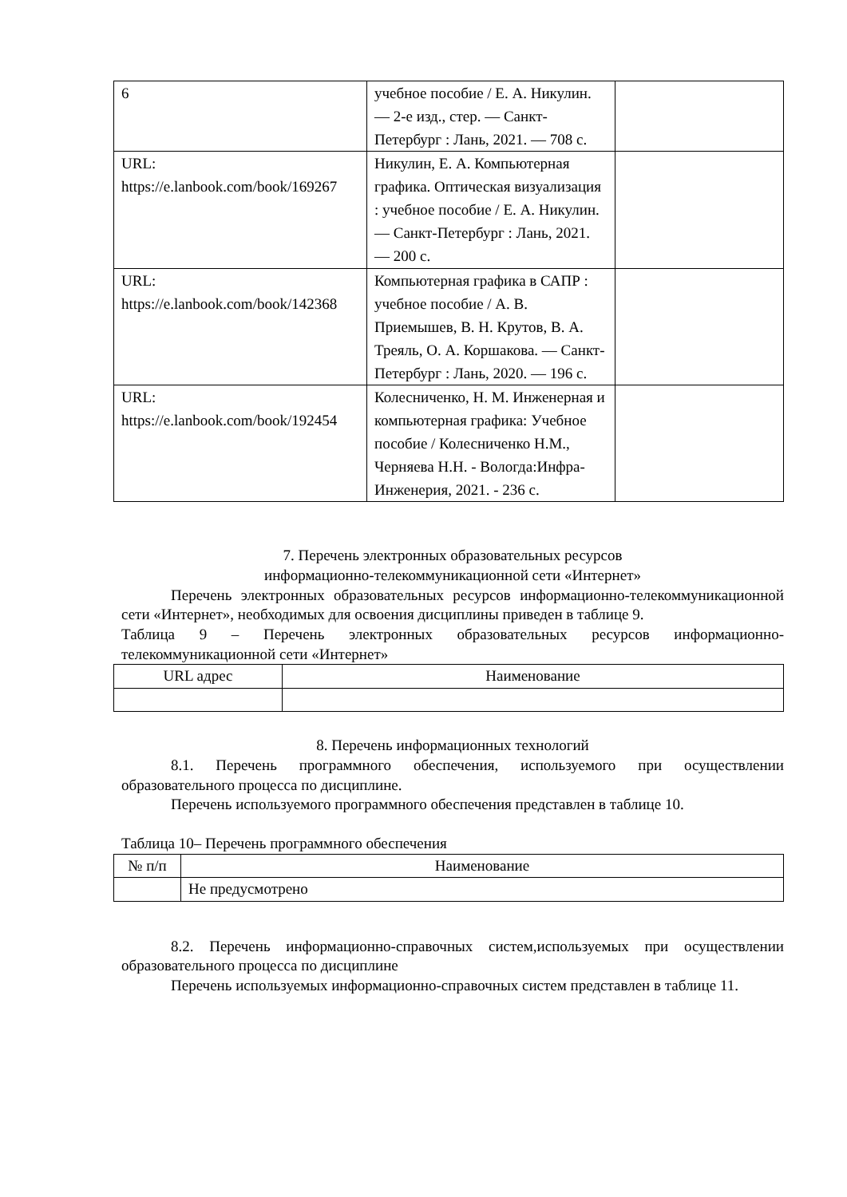| 6 | учебное пособие / Е. А. Никулин. — 2-е изд., стер. — Санкт-Петербург : Лань, 2021. — 708 с. | |
| URL: https://e.lanbook.com/book/169267 | Никулин, Е. А. Компьютерная графика. Оптическая визуализация : учебное пособие / Е. А. Никулин. — Санкт-Петербург : Лань, 2021. — 200 с. | |
| URL: https://e.lanbook.com/book/142368 | Компьютерная графика в САПР : учебное пособие / А. В. Приемышев, В. Н. Крутов, В. А. Треяль, О. А. Коршакова. — Санкт-Петербург : Лань, 2020. — 196 с. | |
| URL: https://e.lanbook.com/book/192454 | Колесниченко, Н. М. Инженерная и компьютерная графика: Учебное пособие / Колесниченко Н.М., Черняева Н.Н. - Вологда:Инфра-Инженерия, 2021. - 236 с. | |
7. Перечень электронных образовательных ресурсов
информационно-телекоммуникационной сети «Интернет»
Перечень электронных образовательных ресурсов информационно-телекоммуникационной сети «Интернет», необходимых для освоения дисциплины приведен в таблице 9.
Таблица 9 – Перечень электронных образовательных ресурсов информационно-телекоммуникационной сети «Интернет»
| URL адрес | Наименование |
| --- | --- |
8. Перечень информационных технологий
8.1. Перечень программного обеспечения, используемого при осуществлении образовательного процесса по дисциплине.
Перечень используемого программного обеспечения представлен в таблице 10.
Таблица 10– Перечень программного обеспечения
| № п/п | Наименование |
| --- | --- |
| | Не предусмотрено |
8.2. Перечень информационно-справочных систем,используемых при осуществлении образовательного процесса по дисциплине
Перечень используемых информационно-справочных систем представлен в таблице 11.